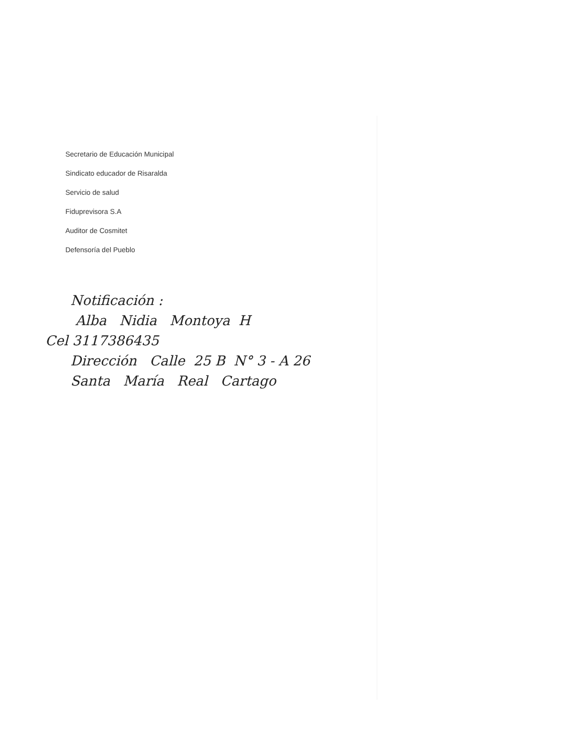Secretario de Educación Municipal
Sindicato educador de Risaralda
Servicio de salud
Fiduprevisora S.A
Auditor de Cosmitet
Defensoría del Pueblo
Notificación :
Alba Nidia Montoya H
Cel 3117386435
Dirección Calle 25 B N° 3 - A 26
Santa María Real Cartago